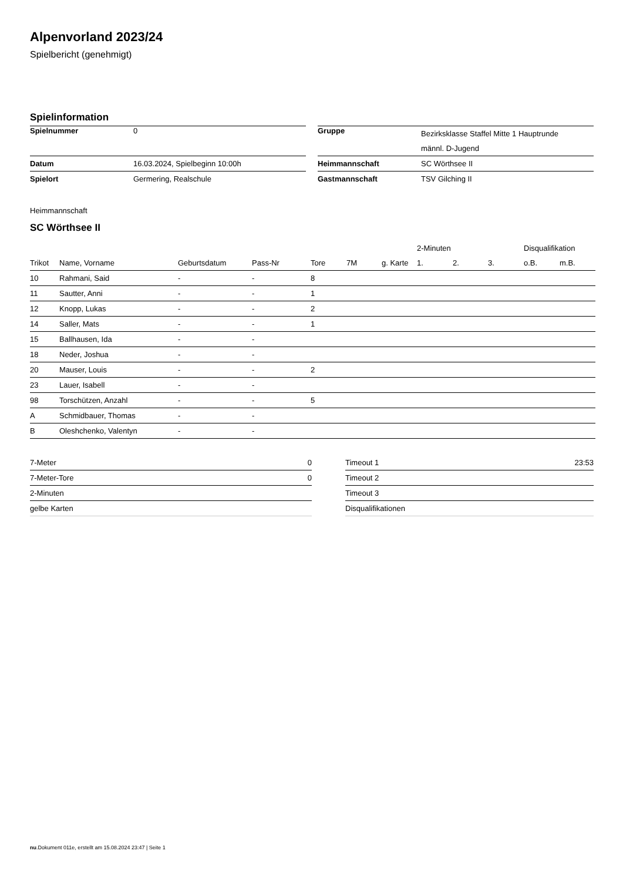Alpenvorland 2023/24
Spielbericht (genehmigt)
Spielinformation
| Spielnummer | 0 |
| Datum | 16.03.2024, Spielbeginn 10:00h |
| Spielort | Germering, Realschule |
| Gruppe | Bezirksklasse Staffel Mitte 1 Hauptrunde männl. D-Jugend |
| Heimmannschaft | SC Wörthsee II |
| Gastmannschaft | TSV Gilching II |
Heimmannschaft
SC Wörthsee II
| | | | | | | | 2-Minuten | | | Disqualifikation | |
| --- | --- | --- | --- | --- | --- | --- | --- | --- | --- | --- | --- |
| Trikot | Name, Vorname | Geburtsdatum | Pass-Nr | Tore | 7M | g. Karte | 1. | 2. | 3. | o.B. | m.B. |
| 10 | Rahmani, Said | - | - | 8 | | | | | | | |
| 11 | Sautter, Anni | - | - | 1 | | | | | | | |
| 12 | Knopp, Lukas | - | - | 2 | | | | | | | |
| 14 | Saller, Mats | - | - | 1 | | | | | | | |
| 15 | Ballhausen, Ida | - | - | | | | | | | | |
| 18 | Neder, Joshua | - | - | | | | | | | | |
| 20 | Mauser, Louis | - | - | 2 | | | | | | | |
| 23 | Lauer, Isabell | - | - | | | | | | | | |
| 98 | Torschützen, Anzahl | - | - | 5 | | | | | | | |
| A | Schmidbauer, Thomas | - | - | | | | | | | | |
| B | Oleshchenko, Valentyn | - | - | | | | | | | | |
| 7-Meter | 0 |
| 7-Meter-Tore | 0 |
| 2-Minuten | |
| gelbe Karten | |
| Timeout 1 | 23:53 |
| Timeout 2 | |
| Timeout 3 | |
| Disqualifikationen | |
nu.Dokument 011e, erstellt am 15.08.2024 23:47 | Seite 1